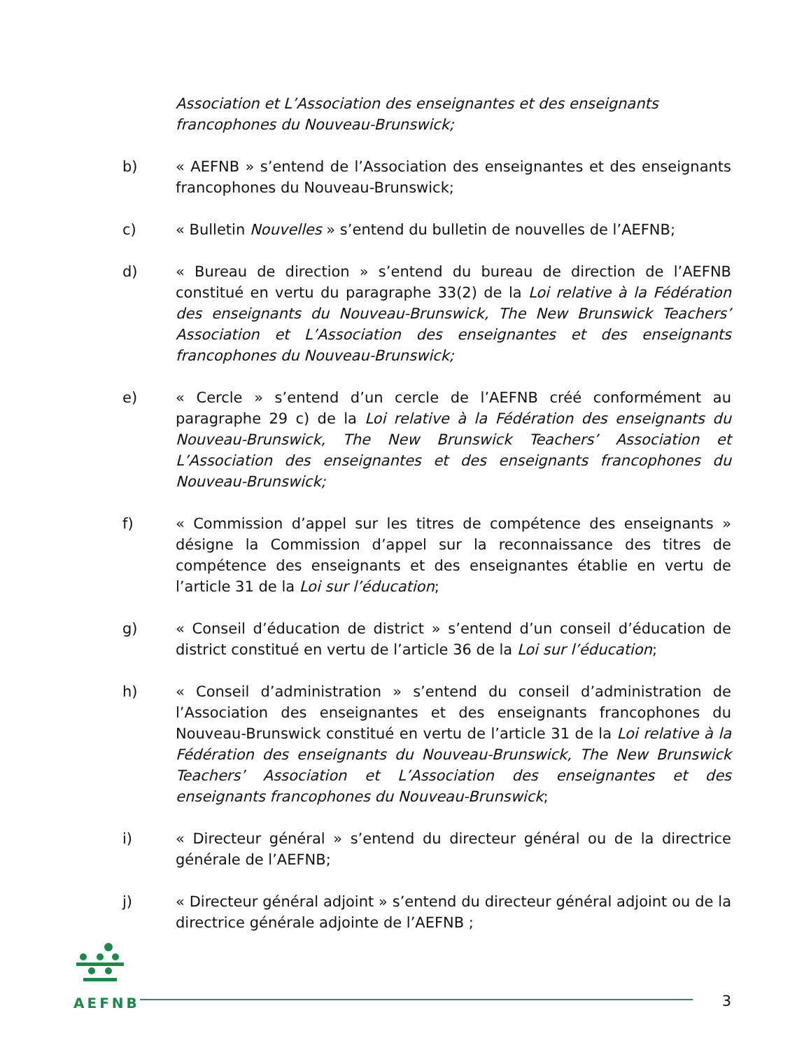Association et L’Association des enseignantes et des enseignants francophones du Nouveau-Brunswick;
b) « AEFNB » s’entend de l’Association des enseignantes et des enseignants francophones du Nouveau-Brunswick;
c) « Bulletin Nouvelles » s’entend du bulletin de nouvelles de l’AEFNB;
d) « Bureau de direction » s’entend du bureau de direction de l’AEFNB constitué en vertu du paragraphe 33(2) de la Loi relative à la Fédération des enseignants du Nouveau-Brunswick, The New Brunswick Teachers’ Association et L’Association des enseignantes et des enseignants francophones du Nouveau-Brunswick;
e) « Cercle » s’entend d’un cercle de l’AEFNB créé conformément au paragraphe 29 c) de la Loi relative à la Fédération des enseignants du Nouveau-Brunswick, The New Brunswick Teachers’ Association et L’Association des enseignantes et des enseignants francophones du Nouveau-Brunswick;
f) « Commission d’appel sur les titres de compétence des enseignants » désigne la Commission d’appel sur la reconnaissance des titres de compétence des enseignants et des enseignantes établie en vertu de l’article 31 de la Loi sur l’éducation;
g) « Conseil d’éducation de district » s’entend d’un conseil d’éducation de district constitué en vertu de l’article 36 de la Loi sur l’éducation;
h) « Conseil d’administration » s’entend du conseil d’administration de l’Association des enseignantes et des enseignants francophones du Nouveau-Brunswick constitué en vertu de l’article 31 de la Loi relative à la Fédération des enseignants du Nouveau-Brunswick, The New Brunswick Teachers’ Association et L’Association des enseignantes et des enseignants francophones du Nouveau-Brunswick;
i) « Directeur général » s’entend du directeur général ou de la directrice générale de l’AEFNB;
j) « Directeur général adjoint » s’entend du directeur général adjoint ou de la directrice générale adjointe de l’AEFNB ;
AEFNB
3